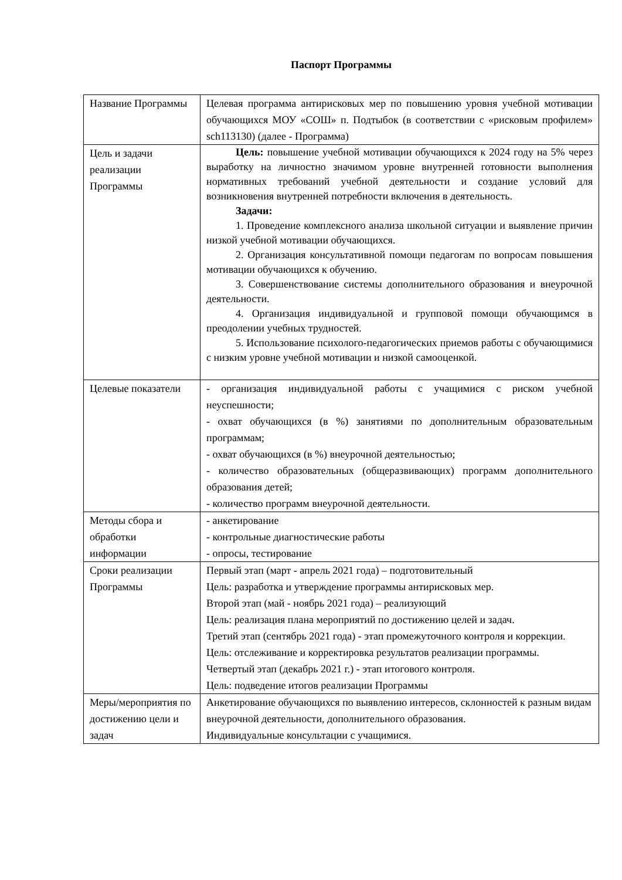Паспорт Программы
| Название Программы | Целевая программа антирисковых мер по повышению уровня учебной мотивации обучающихся МОУ «СОШ» п. Подтыбок (в соответствии с «рисковым профилем» sch113130) (далее - Программа) |
| Цель и задачи реализации Программы | Цель: повышение учебной мотивации обучающихся к 2024 году на 5% через выработку на личностно значимом уровне внутренней готовности выполнения нормативных требований учебной деятельности и создание условий для возникновения внутренней потребности включения в деятельность. Задачи: 1. Проведение комплексного анализа школьной ситуации и выявление причин низкой учебной мотивации обучающихся. 2. Организация консультативной помощи педагогам по вопросам повышения мотивации обучающихся к обучению. 3. Совершенствование системы дополнительного образования и внеурочной деятельности. 4. Организация индивидуальной и групповой помощи обучающимся в преодолении учебных трудностей. 5. Использование психолого-педагогических приемов работы с обучающимися с низким уровне учебной мотивации и низкой самооценкой. |
| Целевые показатели | - организация индивидуальной работы с учащимися с риском учебной неуспешности; - охват обучающихся (в %) занятиями по дополнительным образовательным программам; - охват обучающихся (в %) внеурочной деятельностью; - количество образовательных (общеразвивающих) программ дополнительного образования детей; - количество программ внеурочной деятельности. |
| Методы сбора и обработки информации | - анкетирование - контрольные диагностические работы - опросы, тестирование |
| Сроки реализации Программы | Первый этап (март - апрель 2021 года) – подготовительный Цель: разработка и утверждение программы антирисковых мер. Второй этап (май - ноябрь 2021 года) – реализующий Цель: реализация плана мероприятий по достижению целей и задач. Третий этап (сентябрь 2021 года) - этап промежуточного контроля и коррекции. Цель: отслеживание и корректировка результатов реализации программы. Четвертый этап (декабрь 2021 г.) - этап итогового контроля. Цель: подведение итогов реализации Программы |
| Меры/мероприятия по достижению цели и задач | Анкетирование обучающихся по выявлению интересов, склонностей к разным видам внеурочной деятельности, дополнительного образования. Индивидуальные консультации с учащимися. |